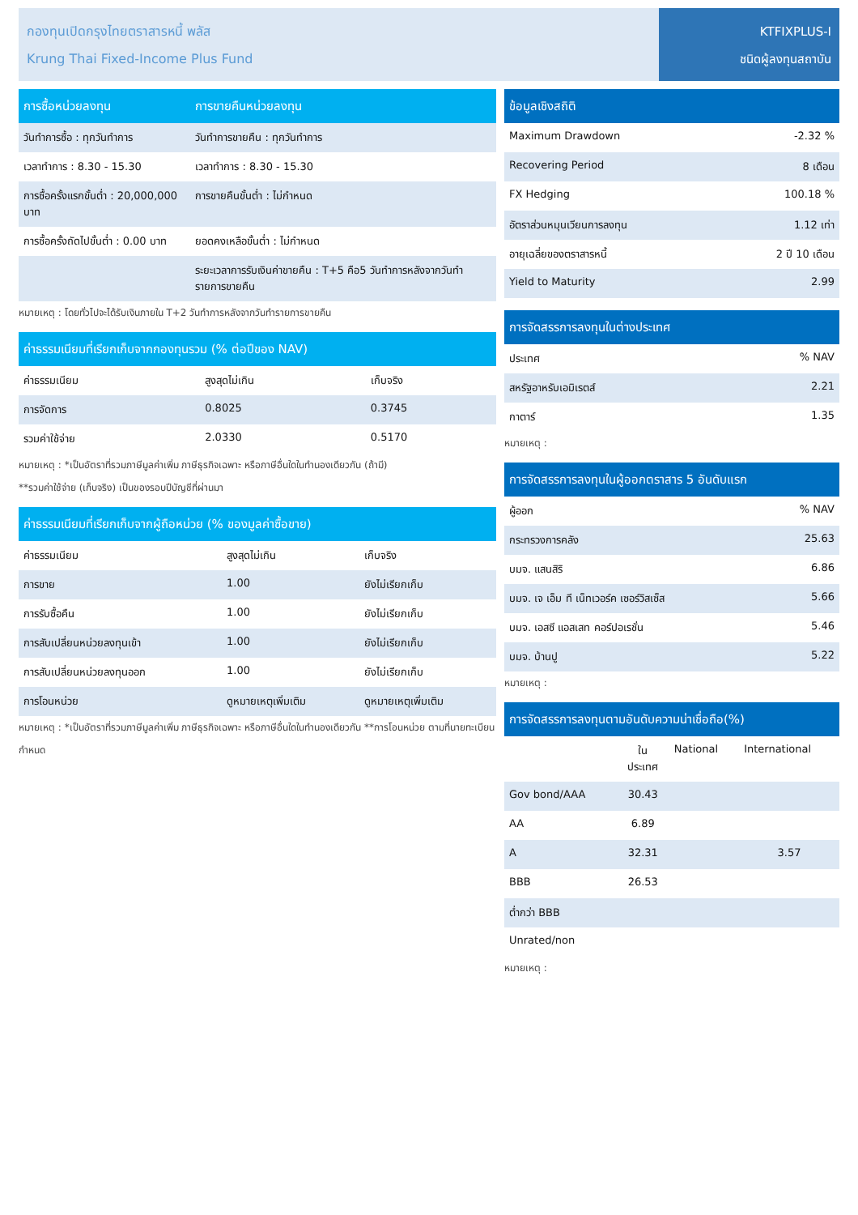กองทุนเปิดกรุงไทยตราสารหนี้ พลัส
Krung Thai Fixed-Income Plus Fund
KTFIXPLUS-I
ชนิดผู้ลงทุนสถาบัน
| การซื้อหน่วยลงทุน | การขายคืนหน่วยลงทุน |
| --- | --- |
| วันทำการซื้อ : ทุกวันทำการ | วันทำการขายคืน : ทุกวันทำการ |
| เวลาทำการ : 8.30 - 15.30 | เวลาทำการ : 8.30 - 15.30 |
| การซื้อครั้งแรกขั้นต่ำ : 20,000,000 บาท | การขายคืนขั้นต่ำ : ไม่กำหนด |
| การซื้อครั้งถัดไปขั้นต่ำ : 0.00 บาท | ยอดคงเหลือขั้นต่ำ : ไม่กำหนด |
| | ระยะเวลาการรับเงินค่าขายคืน : T+5 คือ5 วันทำการหลังจากวันทำรายการขายคืน |
หมายเหตุ : โดยทั่วไปจะได้รับเงินภายใน T+2 วันทำการหลังจากวันทำรายการขายคืน
| ค่าธรรมเนียมที่เรียกเก็บจากกองทุนรวม (% ต่อปีของ NAV) | | |
| --- | --- | --- |
| ค่าธรรมเนียม | สูงสุดไม่เกิน | เก็บจริง |
| การจัดการ | 0.8025 | 0.3745 |
| รวมค่าใช้จ่าย | 2.0330 | 0.5170 |
หมายเหตุ : *เป็นอัตราที่รวมภาษีมูลค่าเพิ่ม ภาษีธุรกิจเฉพาะ หรือภาษีอื่นใดในทำนองเดียวกัน (ถ้ามี)
**รวมค่าใช้จ่าย (เก็บจริง) เป็นของรอบปีบัญชีที่ผ่านมา
| ค่าธรรมเนียมที่เรียกเก็บจากผู้ถือหน่วย (% ของมูลค่าซื้อขาย) | | |
| --- | --- | --- |
| ค่าธรรมเนียม | สูงสุดไม่เกิน | เก็บจริง |
| การขาย | 1.00 | ยังไม่เรียกเก็บ |
| การรับซื้อคืน | 1.00 | ยังไม่เรียกเก็บ |
| การสับเปลี่ยนหน่วยลงทุนเข้า | 1.00 | ยังไม่เรียกเก็บ |
| การสับเปลี่ยนหน่วยลงทุนออก | 1.00 | ยังไม่เรียกเก็บ |
| การโอนหน่วย | ดูหมายเหตุเพิ่มเติม | ดูหมายเหตุเพิ่มเติม |
หมายเหตุ : *เป็นอัตราที่รวมภาษีมูลค่าเพิ่ม ภาษีธุรกิจเฉพาะ หรือภาษีอื่นใดในทำนองเดียวกัน **การโอนหน่วย ตามที่นายทะเบียนกำหนด
| ข้อมูลเชิงสถิติ | |
| --- | --- |
| Maximum Drawdown | -2.32 % |
| Recovering Period | 8 เดือน |
| FX Hedging | 100.18 % |
| อัตราส่วนหมุนเวียนการลงทุน | 1.12 เท่า |
| อายุเฉลี่ยของตราสารหนี้ | 2 ปี 10 เดือน |
| Yield to Maturity | 2.99 |
| การจัดสรรการลงทุนในต่างประเทศ | |
| --- | --- |
| ประเทศ | % NAV |
| สหรัฐอาหรับเอมิเรตส์ | 2.21 |
| กาตาร์ | 1.35 |
หมายเหตุ :
| การจัดสรรการลงทุนในผู้ออกตราสาร 5 อันดับแรก | |
| --- | --- |
| ผู้ออก | % NAV |
| กระทรวงการคลัง | 25.63 |
| บมจ. แสนสิริ | 6.86 |
| บมจ. เจ เอ็ม ที เน็ทเวอร์ค เซอร์วิสเซ็ส | 5.66 |
| บมจ. เอสซี แอสเสท คอร์ปอเรชั่น | 5.46 |
| บมจ. บ้านปู | 5.22 |
หมายเหตุ :
| การจัดสรรการลงทุนตามอันดับความน่าเชื่อถือ(%) | | | |
| --- | --- | --- | --- |
| | ใน ประเทศ | National | International |
| Gov bond/AAA | 30.43 | | |
| AA | 6.89 | | |
| A | 32.31 | | 3.57 |
| BBB | 26.53 | | |
| ต่ำกว่า BBB | | | |
| Unrated/non | | | |
หมายเหตุ :